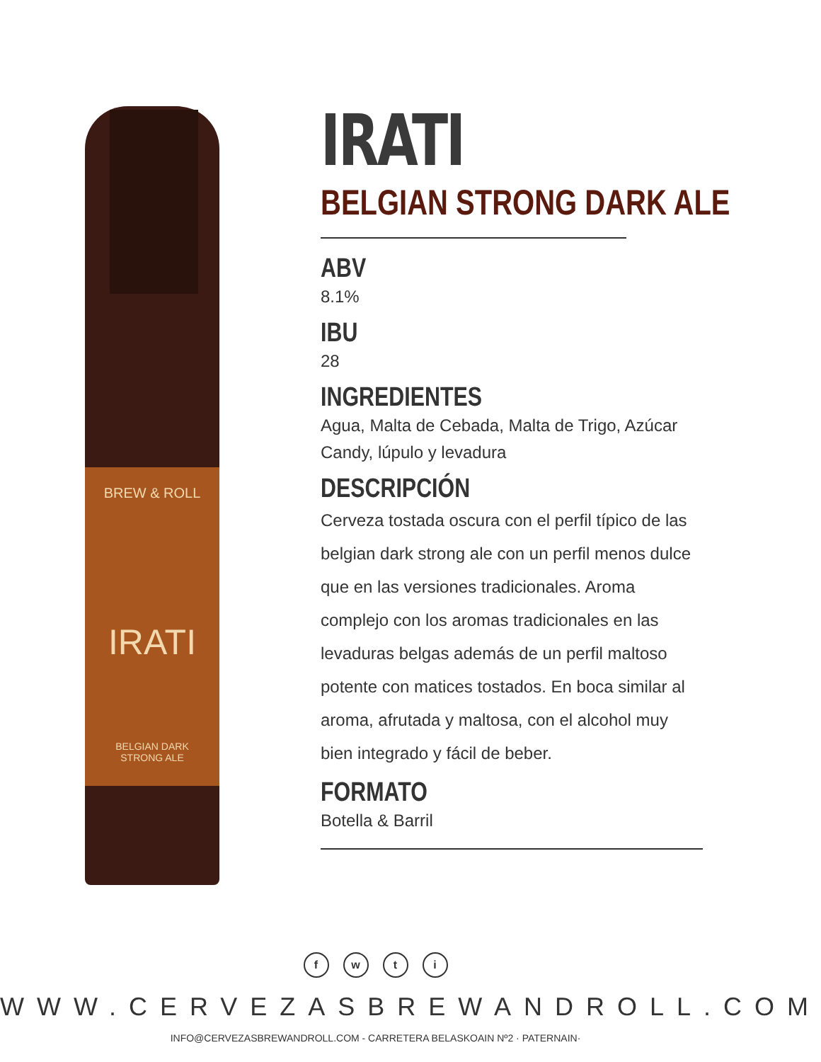BREW & ROLL
IRATI
BELGIAN DARK
STRONG ALE
IRATI
BELGIAN STRONG DARK ALE
ABV
8.1%
IBU
28
INGREDIENTES
Agua, Malta de Cebada, Malta de Trigo, Azúcar Candy, lúpulo y levadura
DESCRIPCIÓN
Cerveza tostada oscura con el perfil típico de las belgian dark strong ale con un perfil menos dulce que en las versiones tradicionales. Aroma complejo con los aromas tradicionales en las levaduras belgas además de un perfil maltoso potente con matices tostados. En boca similar al aroma, afrutada y maltosa, con el alcohol muy bien integrado y fácil de beber.
FORMATO
Botella & Barril
fwti
WWW.CERVEZASBREWANDROLL.COM
INFO@CERVEZASBREWANDROLL.COM - CARRETERA BELASKOAIN Nº2 · PATERNAIN·